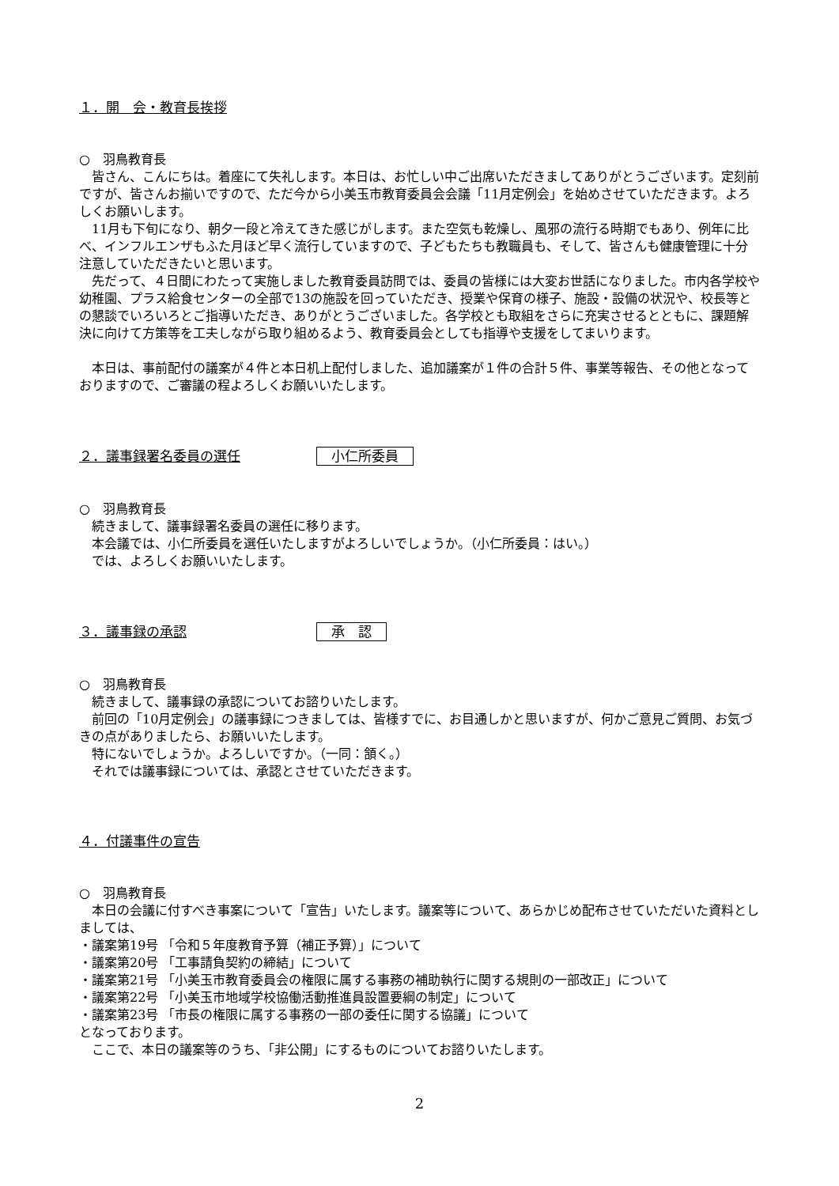１．開　会・教育長挨拶
○　羽鳥教育長
皆さん、こんにちは。着座にて失礼します。本日は、お忙しい中ご出席いただきましてありがとうございます。定刻前ですが、皆さんお揃いですので、ただ今から小美玉市教育委員会会議「11月定例会」を始めさせていただきます。よろしくお願いします。
11月も下旬になり、朝夕一段と冷えてきた感じがします。また空気も乾燥し、風邪の流行る時期でもあり、例年に比べ、インフルエンザもふた月ほど早く流行していますので、子どもたちも教職員も、そして、皆さんも健康管理に十分注意していただきたいと思います。
先だって、４日間にわたって実施しました教育委員訪問では、委員の皆様には大変お世話になりました。市内各学校や幼稚園、プラス給食センターの全部で13の施設を回っていただき、授業や保育の様子、施設・設備の状況や、校長等との懇談でいろいろとご指導いただき、ありがとうございました。各学校とも取組をさらに充実させるとともに、課題解決に向けて方策等を工夫しながら取り組めるよう、教育委員会としても指導や支援をしてまいります。
本日は、事前配付の議案が４件と本日机上配付しました、追加議案が１件の合計５件、事業等報告、その他となっておりますので、ご審議の程よろしくお願いいたします。
２．議事録署名委員の選任 小仁所委員
○　羽鳥教育長
続きまして、議事録署名委員の選任に移ります。
本会議では、小仁所委員を選任いたしますがよろしいでしょうか。（小仁所委員：はい。）
では、よろしくお願いいたします。
３．議事録の承認 承　認
○　羽鳥教育長
続きまして、議事録の承認についてお諮りいたします。
前回の「10月定例会」の議事録につきましては、皆様すでに、お目通しかと思いますが、何かご意見ご質問、お気づきの点がありましたら、お願いいたします。
特にないでしょうか。よろしいですか。（一同：頷く。）
それでは議事録については、承認とさせていただきます。
４．付議事件の宣告
○　羽鳥教育長
本日の会議に付すべき事案について「宣告」いたします。議案等について、あらかじめ配布させていただいた資料としましては、
・議案第19号 「令和５年度教育予算（補正予算）」について
・議案第20号 「工事請負契約の締結」について
・議案第21号 「小美玉市教育委員会の権限に属する事務の補助執行に関する規則の一部改正」について
・議案第22号 「小美玉市地域学校協働活動推進員設置要綱の制定」について
・議案第23号 「市長の権限に属する事務の一部の委任に関する協議」について
となっております。
ここで、本日の議案等のうち、「非公開」にするものについてお諮りいたします。
2